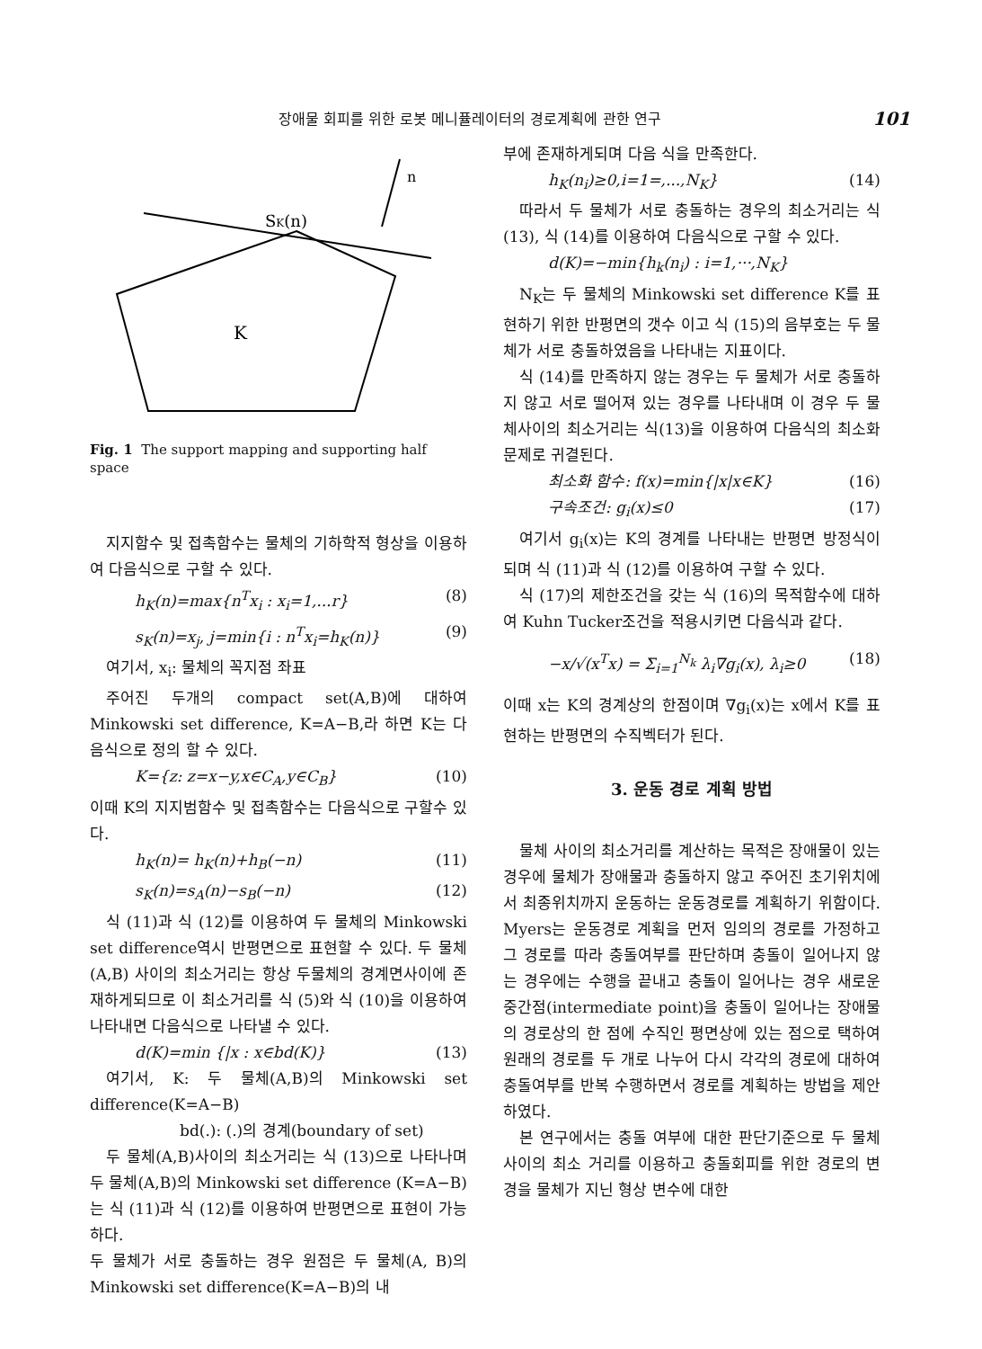장애물 회피를 위한 로봇 메니퓰레이터의 경로계획에 관한 연구 101
n
SK(n)
K
Fig. 1 The support mapping and supporting half space
지지함수 및 접촉함수는 물체의 기하학적 형상을 이용하여 다음식으로 구할 수 있다.
h<sub>K</sub>(n)=max{n<sup>T</sup>x<sub>i</sub> : x<sub>i</sub>=1,...r} (8)
s<sub>K</sub>(n)=x<sub>j</sub>, j=min{i : n<sup>T</sup>x<sub>i</sub>=h<sub>K</sub>(n)} (9)
여기서, x<sub>i</sub>: 물체의 꼭지점 좌표
주어진 두개의 compact set(A,B)에 대하여 Minkowski set difference, K=A−B,라 하면 K는 다음식으로 정의 할 수 있다.
K={z: z=x−y,x∈C<sub>A</sub>,y∈C<sub>B</sub>} (10)
이때 K의 지지범함수 및 접촉함수는 다음식으로 구할수 있다.
h<sub>K</sub>(n)= h<sub>K</sub>(n)+h<sub>B</sub>(−n) (11)
s<sub>K</sub>(n)=s<sub>A</sub>(n)−s<sub>B</sub>(−n) (12)
식 (11)과 식 (12)를 이용하여 두 물체의 Minkowski set difference역시 반평면으로 표현할 수 있다. 두 물체(A,B) 사이의 최소거리는 항상 두물체의 경계면사이에 존재하게되므로 이 최소거리를 식 (5)와 식 (10)을 이용하여 나타내면 다음식으로 나타낼 수 있다.
d(K)=min {|x : x∈bd(K)} (13)
여기서, K: 두 물체(A,B)의 Minkowski set difference(K=A−B)
bd(.): (.)의 경계(boundary of set)
두 물체(A,B)사이의 최소거리는 식 (13)으로 나타나며 두 물체(A,B)의 Minkowski set difference (K=A−B)는 식 (11)과 식 (12)를 이용하여 반평면으로 표현이 가능하다.
두 물체가 서로 충돌하는 경우 원점은 두 물체(A, B)의 Minkowski set difference(K=A−B)의 내
부에 존재하게되며 다음 식을 만족한다.
h<sub>K</sub>(n<sub>i</sub>)≥0,i=1=,...,N<sub>K</sub>} (14)
따라서 두 물체가 서로 충돌하는 경우의 최소거리는 식 (13), 식 (14)를 이용하여 다음식으로 구할 수 있다.
d(K)=−min{h<sub>k</sub>(n<sub>i</sub>) : i=1,···,N<sub>K</sub>}
N<sub>K</sub>는 두 물체의 Minkowski set difference K를 표현하기 위한 반평면의 갯수 이고 식 (15)의 음부호는 두 물체가 서로 충돌하였음을 나타내는 지표이다.
식 (14)를 만족하지 않는 경우는 두 물체가 서로 충돌하지 않고 서로 떨어져 있는 경우를 나타내며 이 경우 두 물체사이의 최소거리는 식(13)을 이용하여 다음식의 최소화 문제로 귀결된다.
최소화 함수: f(x)=min{|x|x∈K} (16)
구속조건: g<sub>i</sub>(x)≤0 (17)
여기서 g<sub>i</sub>(x)는 K의 경계를 나타내는 반평면 방정식이 되며 식 (11)과 식 (12)를 이용하여 구할 수 있다.
식 (17)의 제한조건을 갖는 식 (16)의 목적함수에 대하여 Kuhn Tucker조건을 적용시키면 다음식과 같다.
−x/√(x<sup>T</sup>x) = Σ<sub>i=1</sub><sup>N<sub>k</sub></sup> λ<sub>i</sub>∇g<sub>i</sub>(x), λ<sub>i</sub>≥0 (18)
이때 x는 K의 경계상의 한점이며 ∇g<sub>i</sub>(x)는 x에서 K를 표현하는 반평면의 수직벡터가 된다.
3. 운동 경로 계획 방법
물체 사이의 최소거리를 계산하는 목적은 장애물이 있는 경우에 물체가 장애물과 충돌하지 않고 주어진 초기위치에서 최종위치까지 운동하는 운동경로를 계획하기 위함이다. Myers는 운동경로 계획을 먼저 임의의 경로를 가정하고 그 경로를 따라 충돌여부를 판단하며 충돌이 일어나지 않는 경우에는 수행을 끝내고 충돌이 일어나는 경우 새로운 중간점(intermediate point)을 충돌이 일어나는 장애물의 경로상의 한 점에 수직인 평면상에 있는 점으로 택하여 원래의 경로를 두 개로 나누어 다시 각각의 경로에 대하여 충돌여부를 반복 수행하면서 경로를 계획하는 방법을 제안하였다.
본 연구에서는 충돌 여부에 대한 판단기준으로 두 물체사이의 최소 거리를 이용하고 충돌회피를 위한 경로의 변경을 물체가 지닌 형상 변수에 대한